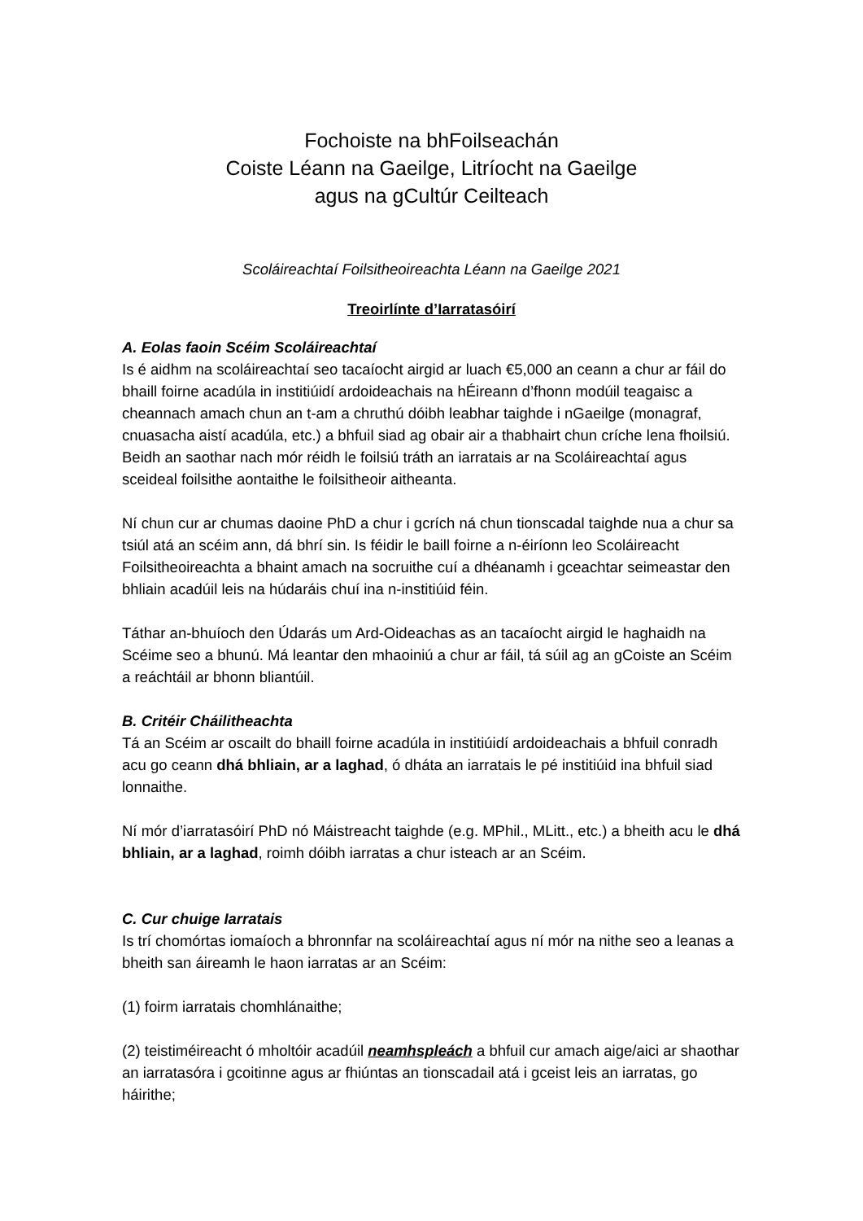Fochoiste na bhFoilseachán
Coiste Léann na Gaeilge, Litríocht na Gaeilge
agus na gCultúr Ceilteach
Scoláireachtaí Foilsitheoireachta Léann na Gaeilge 2021
Treoirlínte d’Iarratasóirí
A. Eolas faoin Scéim Scoláireachtaí
Is é aidhm na scoláireachtaí seo tacaíocht airgid ar luach €5,000 an ceann a chur ar fáil do bhaill foirne acadúla in institiúidí ardoideachais na hÉireann d’fhonn modúil teagaisc a cheannach amach chun an t-am a chruthú dóibh leabhar taighde i nGaeilge (monagraf, cnuasacha aistí acadúla, etc.) a bhfuil siad ag obair air a thabhairt chun críche lena fhoilsiú. Beidh an saothar nach mór réidh le foilsiú tráth an iarratais ar na Scoláireachtaí agus sceideal foilsithe aontaithe le foilsitheoir aitheanta.
Ní chun cur ar chumas daoine PhD a chur i gcrích ná chun tionscadal taighde nua a chur sa tsiúl atá an scéim ann, dá bhrí sin. Is féidir le baill foirne a n-éiríonn leo Scoláireacht Foilsitheoireachta a bhaint amach na socruithe cuí a dhéanamh i gceachtar seimeastar den bhliain acadúil leis na húdaráis chuí ina n-institiúid féin.
Táthar an-bhuíoch den Údarás um Ard-Oideachas as an tacaíocht airgid le haghaidh na Scéime seo a bhunú. Má leantar den mhaoiniú a chur ar fáil, tá súil ag an gCoiste an Scéim a reáchtáil ar bhonn bliantúil.
B. Critéir Cháilitheachta
Tá an Scéim ar oscailt do bhaill foirne acadúla in institiúidí ardoideachais a bhfuil conradh acu go ceann dhá bhliain, ar a laghad, ó dháta an iarratais le pé institiúid ina bhfuil siad lonnaithe.
Ní mór d’iarratasóirí PhD nó Máistreacht taighde (e.g. MPhil., MLitt., etc.) a bheith acu le dhá bhliain, ar a laghad, roimh dóibh iarratas a chur isteach ar an Scéim.
C. Cur chuige Iarratais
Is trí chomórtas iomaíoch a bhronnfar na scoláireachtaí agus ní mór na nithe seo a leanas a bheith san áireamh le haon iarratas ar an Scéim:
(1) foirm iarratais chomhlánaithe;
(2) teistiméireacht ó mholtóir acadúil neamhspleách a bhfuil cur amach aige/aici ar shaothar an iarratasóra i gcoitinne agus ar fhiúntas an tionscadail atá i gceist leis an iarratas, go háirithe;